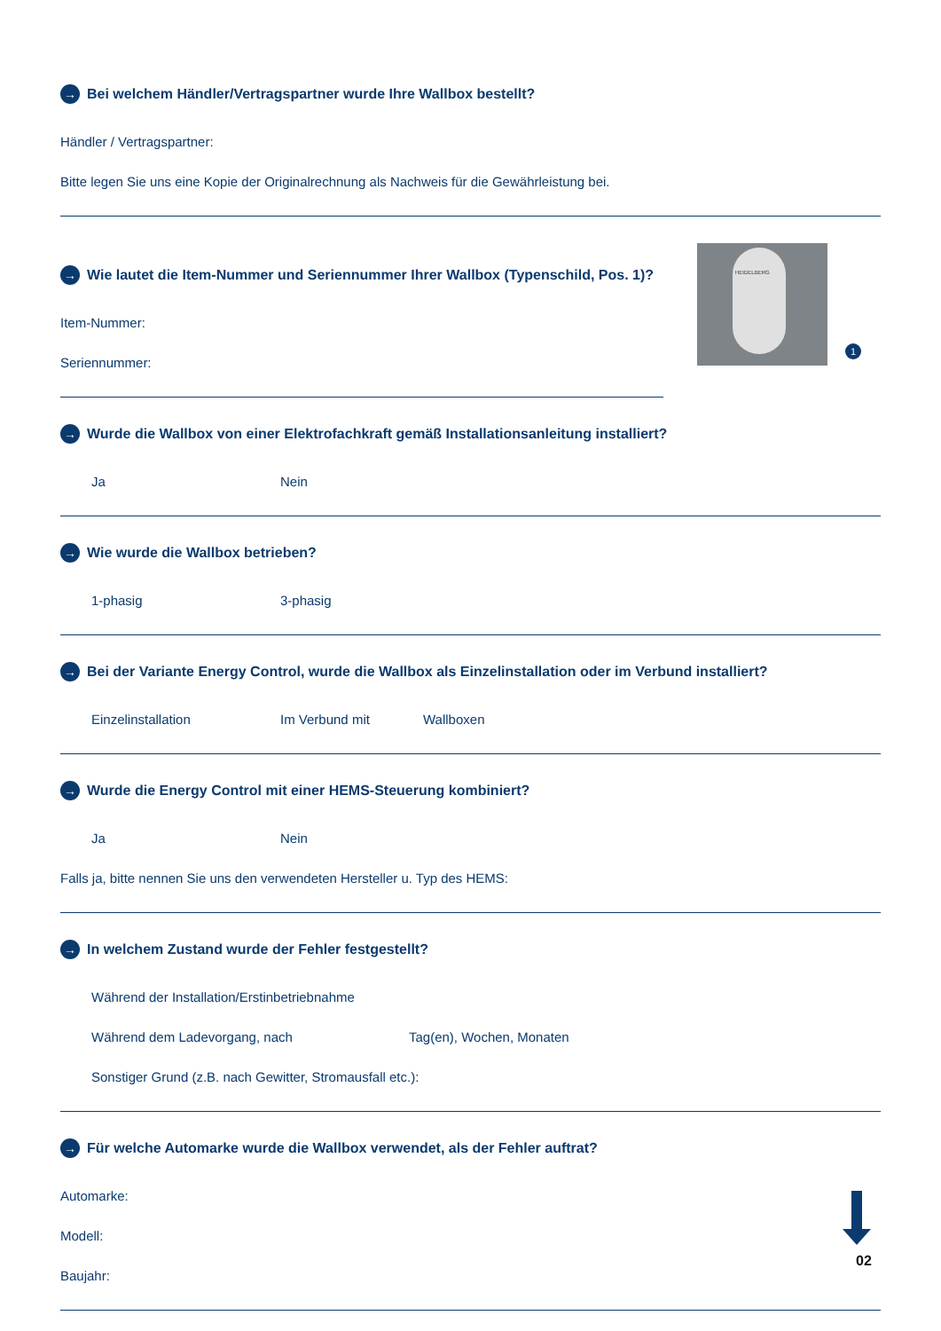→ Bei welchem Händler/Vertragspartner wurde Ihre Wallbox bestellt?
Händler / Vertragspartner:
Bitte legen Sie uns eine Kopie der Originalrechnung als Nachweis für die Gewährleistung bei.
→ Wie lautet die Item-Nummer und Seriennummer Ihrer Wallbox (Typenschild, Pos. 1)?
Item-Nummer:
Seriennummer:
HEIDELBERG
1
→ Wurde die Wallbox von einer Elektrofachkraft gemäß Installationsanleitung installiert?
Ja Nein
→ Wie wurde die Wallbox betrieben?
1-phasig 3-phasig
→ Bei der Variante Energy Control, wurde die Wallbox als Einzelinstallation oder im Verbund installiert?
Einzelinstallation Im Verbund mit Wallboxen
→ Wurde die Energy Control mit einer HEMS-Steuerung kombiniert?
Ja Nein
Falls ja, bitte nennen Sie uns den verwendeten Hersteller u. Typ des HEMS:
→ In welchem Zustand wurde der Fehler festgestellt?
Während der Installation/Erstinbetriebnahme
Während dem Ladevorgang, nach Tag(en), Wochen, Monaten
Sonstiger Grund (z.B. nach Gewitter, Stromausfall etc.):
→ Für welche Automarke wurde die Wallbox verwendet, als der Fehler auftrat?
Automarke:
Modell:
Baujahr:
02